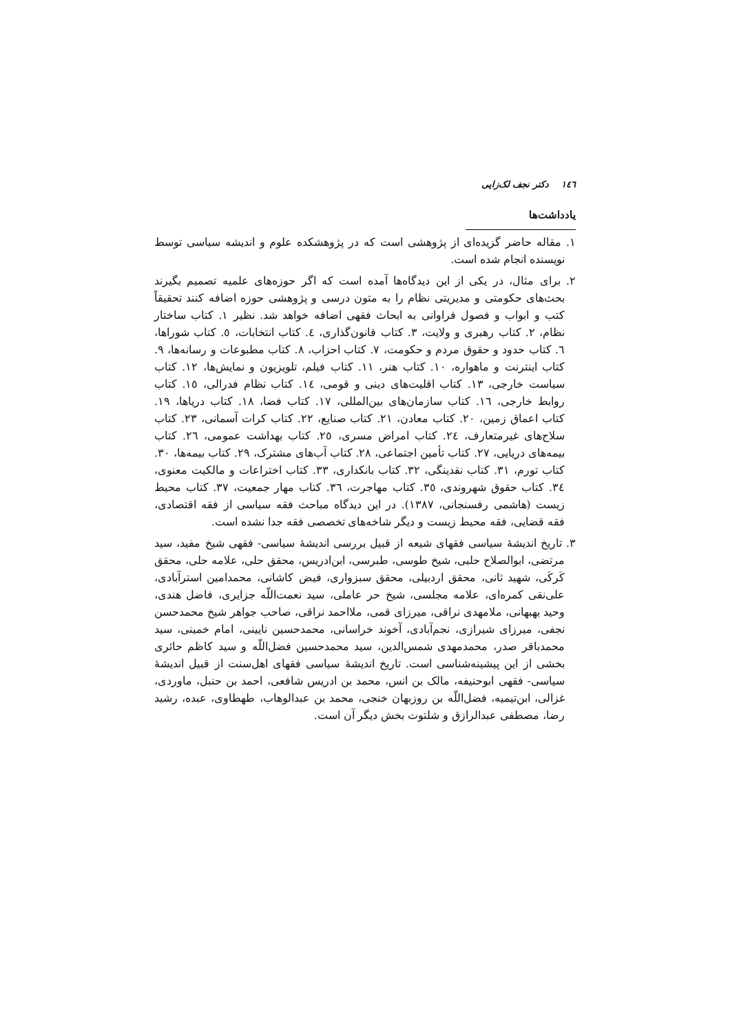١٤٦ دکتر نجف لک‌زایی
یادداشت‌ها
١. مقاله حاضر گزیده‌ای از پژوهشی است که در پژوهشکده علوم و اندیشه سیاسی توسط نویسنده انجام شده است.
٢. برای مثال، در یکی از این دیدگاه‌ها آمده است که اگر حوزه‌های علمیه تصمیم بگیرند بحث‌های حکومتی و مدیریتی نظام را به متون درسی و پژوهشی حوزه اضافه کنند تحقیقاً کتب و ابواب و فصول فراوانی به ابحاث فقهی اضافه خواهد شد. نظیر ١. کتاب ساختار نظام، ٢. کتاب رهبری و ولایت، ٣. کتاب قانون‌گذاری، ٤. کتاب انتخابات، ٥. کتاب شوراها، ٦. کتاب حدود و حقوق مردم و حکومت، ٧. کتاب احزاب، ٨. کتاب مطبوعات و رسانه‌ها، ٩. کتاب اینترنت و ماهواره، ١٠. کتاب هنر، ١١. کتاب فیلم، تلویزیون و نمایش‌ها، ١٢. کتاب سیاست خارجی، ١٣. کتاب اقلیت‌های دینی و قومی، ١٤. کتاب نظام فدرالی، ١٥. کتاب روابط خارجی، ١٦. کتاب سازمان‌های بین‌المللی، ١٧. کتاب فضا، ١٨. کتاب دریاها، ١٩. کتاب اعماق زمین، ٢٠. کتاب معادن، ٢١. کتاب صنایع، ٢٢. کتاب کرات آسمانی، ٢٣. کتاب سلاح‌های غیرمتعارف، ٢٤. کتاب امراض مسری، ٢٥. کتاب بهداشت عمومی، ٢٦. کتاب بیمه‌های دریایی، ٢٧. کتاب تأمین اجتماعی، ٢٨. کتاب آب‌های مشترک، ٢٩. کتاب بیمه‌ها، ٣٠. کتاب تورم، ٣١. کتاب نقدینگی، ٣٢. کتاب بانکداری، ٣٣. کتاب اختراعات و مالکیت معنوی، ٣٤. کتاب حقوق شهروندی، ٣٥. کتاب مهاجرت، ٣٦. کتاب مهار جمعیت، ٣٧. کتاب محیط زیست (هاشمی رفسنجانی، ١٣٨٧). در این دیدگاه مباحث فقه سیاسی از فقه اقتصادی، فقه قضایی، فقه محیط زیست و دیگر شاخه‌های تخصصی فقه جدا نشده است.
٣. تاریخ اندیشهٔ سیاسی فقهای شیعه از قبیل بررسی اندیشهٔ سیاسی- فقهی شیخ مفید، سید مرتضی، ابوالصلاح حلبی، شیخ طوسی، طبرسی، ابن‌ادریس، محقق حلی، علامه حلی، محقق کَرکَی، شهید ثانی، محقق اردبیلی، محقق سبزواری، فیض کاشانی، محمدامین استرآبادی، علی‌نقی کمره‌ای، علامه مجلسی، شیخ حر عاملی، سید نعمت‌اللّه جزایری، فاضل هندی، وحید بهبهانی، ملامهدی نراقی، میرزای قمی، ملااحمد نراقی، صاحب جواهر شیخ محمدحسن نجفی، میرزای شیرازی، نجم‌آبادی، آخوند خراسانی، محمدحسین نایینی، امام خمینی، سید محمدباقر صدر، محمدمهدی شمس‌الدین، سید محمدحسین فضل‌اللّه و سید کاظم حائری بخشی از این پیشینه‌شناسی است. تاریخ اندیشهٔ سیاسی فقهای اهل‌سنت از قبیل اندیشهٔ سیاسی- فقهی ابوحنیفه، مالک بن انس، محمد بن ادریس شافعی، احمد بن حنبل، ماوردی، غزالی، ابن‌تیمیه، فضل‌اللّه بن روزبهان خنجی، محمد بن عبدالوهاب، طهطاوی، عبده، رشید رضا، مصطفی عبدالرازق و شلتوت بخش دیگر آن است.